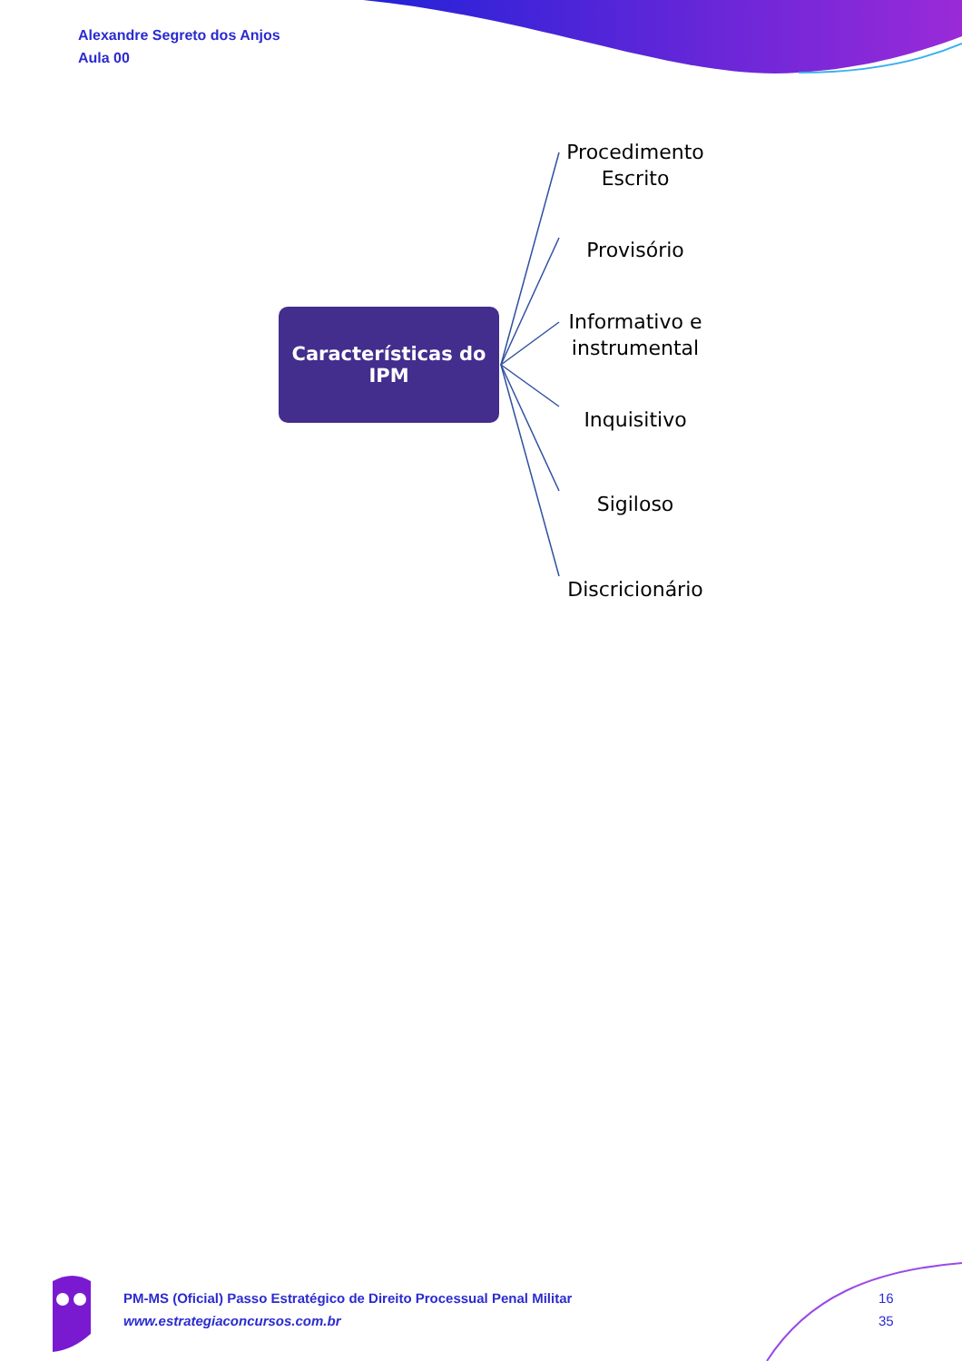Alexandre Segreto dos Anjos
Aula 00
Características do
IPM
Procedimento
Escrito
Provisório
Informativo e
instrumental
Inquisitivo
Sigiloso
Discricionário
PM-MS (Oficial) Passo Estratégico de Direito Processual Penal Militar
www.estrategiaconcursos.com.br
16
35